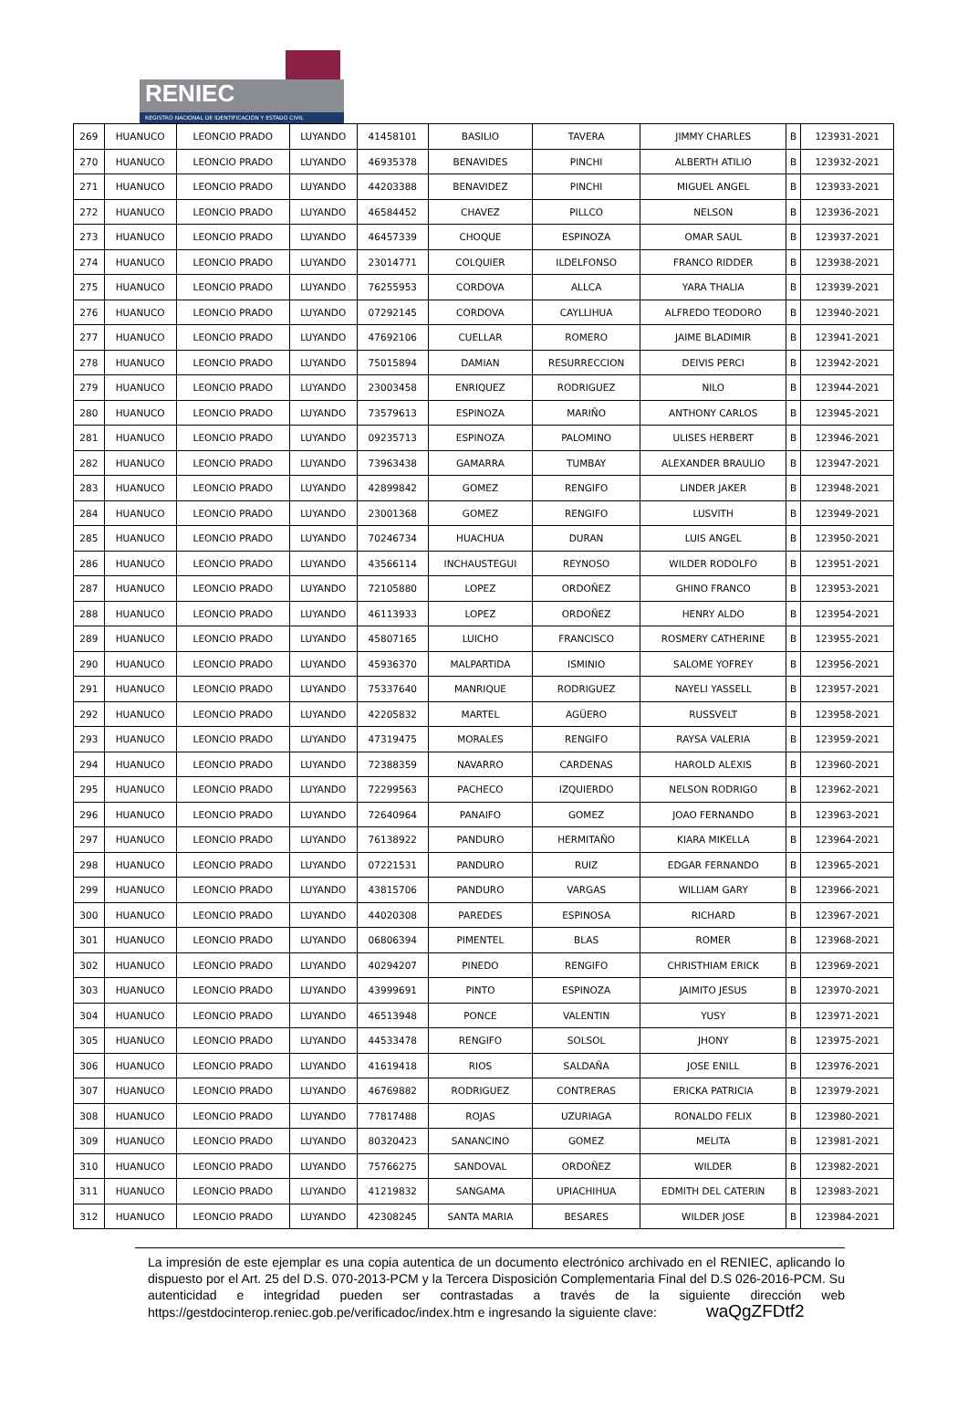RENIEC
REGISTRO NACIONAL DE IDENTIFICACIÓN Y ESTADO CIVIL
| 269 | HUANUCO | LEONCIO PRADO | LUYANDO | 41458101 | BASILIO | TAVERA | JIMMY CHARLES | B | 123931-2021 |
| 270 | HUANUCO | LEONCIO PRADO | LUYANDO | 46935378 | BENAVIDES | PINCHI | ALBERTH ATILIO | B | 123932-2021 |
| 271 | HUANUCO | LEONCIO PRADO | LUYANDO | 44203388 | BENAVIDEZ | PINCHI | MIGUEL ANGEL | B | 123933-2021 |
| 272 | HUANUCO | LEONCIO PRADO | LUYANDO | 46584452 | CHAVEZ | PILLCO | NELSON | B | 123936-2021 |
| 273 | HUANUCO | LEONCIO PRADO | LUYANDO | 46457339 | CHOQUE | ESPINOZA | OMAR SAUL | B | 123937-2021 |
| 274 | HUANUCO | LEONCIO PRADO | LUYANDO | 23014771 | COLQUIER | ILDELFONSO | FRANCO RIDDER | B | 123938-2021 |
| 275 | HUANUCO | LEONCIO PRADO | LUYANDO | 76255953 | CORDOVA | ALLCA | YARA THALIA | B | 123939-2021 |
| 276 | HUANUCO | LEONCIO PRADO | LUYANDO | 07292145 | CORDOVA | CAYLLIHUA | ALFREDO TEODORO | B | 123940-2021 |
| 277 | HUANUCO | LEONCIO PRADO | LUYANDO | 47692106 | CUELLAR | ROMERO | JAIME BLADIMIR | B | 123941-2021 |
| 278 | HUANUCO | LEONCIO PRADO | LUYANDO | 75015894 | DAMIAN | RESURRECCION | DEIVIS PERCI | B | 123942-2021 |
| 279 | HUANUCO | LEONCIO PRADO | LUYANDO | 23003458 | ENRIQUEZ | RODRIGUEZ | NILO | B | 123944-2021 |
| 280 | HUANUCO | LEONCIO PRADO | LUYANDO | 73579613 | ESPINOZA | MARIÑO | ANTHONY CARLOS | B | 123945-2021 |
| 281 | HUANUCO | LEONCIO PRADO | LUYANDO | 09235713 | ESPINOZA | PALOMINO | ULISES HERBERT | B | 123946-2021 |
| 282 | HUANUCO | LEONCIO PRADO | LUYANDO | 73963438 | GAMARRA | TUMBAY | ALEXANDER BRAULIO | B | 123947-2021 |
| 283 | HUANUCO | LEONCIO PRADO | LUYANDO | 42899842 | GOMEZ | RENGIFO | LINDER JAKER | B | 123948-2021 |
| 284 | HUANUCO | LEONCIO PRADO | LUYANDO | 23001368 | GOMEZ | RENGIFO | LUSVITH | B | 123949-2021 |
| 285 | HUANUCO | LEONCIO PRADO | LUYANDO | 70246734 | HUACHUA | DURAN | LUIS ANGEL | B | 123950-2021 |
| 286 | HUANUCO | LEONCIO PRADO | LUYANDO | 43566114 | INCHAUSTEGUI | REYNOSO | WILDER RODOLFO | B | 123951-2021 |
| 287 | HUANUCO | LEONCIO PRADO | LUYANDO | 72105880 | LOPEZ | ORDOÑEZ | GHINO FRANCO | B | 123953-2021 |
| 288 | HUANUCO | LEONCIO PRADO | LUYANDO | 46113933 | LOPEZ | ORDOÑEZ | HENRY ALDO | B | 123954-2021 |
| 289 | HUANUCO | LEONCIO PRADO | LUYANDO | 45807165 | LUICHO | FRANCISCO | ROSMERY CATHERINE | B | 123955-2021 |
| 290 | HUANUCO | LEONCIO PRADO | LUYANDO | 45936370 | MALPARTIDA | ISMINIO | SALOME YOFREY | B | 123956-2021 |
| 291 | HUANUCO | LEONCIO PRADO | LUYANDO | 75337640 | MANRIQUE | RODRIGUEZ | NAYELI YASSELL | B | 123957-2021 |
| 292 | HUANUCO | LEONCIO PRADO | LUYANDO | 42205832 | MARTEL | AGÜERO | RUSSVELT | B | 123958-2021 |
| 293 | HUANUCO | LEONCIO PRADO | LUYANDO | 47319475 | MORALES | RENGIFO | RAYSA VALERIA | B | 123959-2021 |
| 294 | HUANUCO | LEONCIO PRADO | LUYANDO | 72388359 | NAVARRO | CARDENAS | HAROLD ALEXIS | B | 123960-2021 |
| 295 | HUANUCO | LEONCIO PRADO | LUYANDO | 72299563 | PACHECO | IZQUIERDO | NELSON RODRIGO | B | 123962-2021 |
| 296 | HUANUCO | LEONCIO PRADO | LUYANDO | 72640964 | PANAIFO | GOMEZ | JOAO FERNANDO | B | 123963-2021 |
| 297 | HUANUCO | LEONCIO PRADO | LUYANDO | 76138922 | PANDURO | HERMITAÑO | KIARA MIKELLA | B | 123964-2021 |
| 298 | HUANUCO | LEONCIO PRADO | LUYANDO | 07221531 | PANDURO | RUIZ | EDGAR FERNANDO | B | 123965-2021 |
| 299 | HUANUCO | LEONCIO PRADO | LUYANDO | 43815706 | PANDURO | VARGAS | WILLIAM GARY | B | 123966-2021 |
| 300 | HUANUCO | LEONCIO PRADO | LUYANDO | 44020308 | PAREDES | ESPINOSA | RICHARD | B | 123967-2021 |
| 301 | HUANUCO | LEONCIO PRADO | LUYANDO | 06806394 | PIMENTEL | BLAS | ROMER | B | 123968-2021 |
| 302 | HUANUCO | LEONCIO PRADO | LUYANDO | 40294207 | PINEDO | RENGIFO | CHRISTHIAM ERICK | B | 123969-2021 |
| 303 | HUANUCO | LEONCIO PRADO | LUYANDO | 43999691 | PINTO | ESPINOZA | JAIMITO JESUS | B | 123970-2021 |
| 304 | HUANUCO | LEONCIO PRADO | LUYANDO | 46513948 | PONCE | VALENTIN | YUSY | B | 123971-2021 |
| 305 | HUANUCO | LEONCIO PRADO | LUYANDO | 44533478 | RENGIFO | SOLSOL | JHONY | B | 123975-2021 |
| 306 | HUANUCO | LEONCIO PRADO | LUYANDO | 41619418 | RIOS | SALDAÑA | JOSE ENILL | B | 123976-2021 |
| 307 | HUANUCO | LEONCIO PRADO | LUYANDO | 46769882 | RODRIGUEZ | CONTRERAS | ERICKA PATRICIA | B | 123979-2021 |
| 308 | HUANUCO | LEONCIO PRADO | LUYANDO | 77817488 | ROJAS | UZURIAGA | RONALDO FELIX | B | 123980-2021 |
| 309 | HUANUCO | LEONCIO PRADO | LUYANDO | 80320423 | SANANCINO | GOMEZ | MELITA | B | 123981-2021 |
| 310 | HUANUCO | LEONCIO PRADO | LUYANDO | 75766275 | SANDOVAL | ORDOÑEZ | WILDER | B | 123982-2021 |
| 311 | HUANUCO | LEONCIO PRADO | LUYANDO | 41219832 | SANGAMA | UPIACHIHUA | EDMITH DEL CATERIN | B | 123983-2021 |
| 312 | HUANUCO | LEONCIO PRADO | LUYANDO | 42308245 | SANTA MARIA | BESARES | WILDER JOSE | B | 123984-2021 |
La impresión de este ejemplar es una copia autentica de un documento electrónico archivado en el RENIEC, aplicando lo dispuesto por el Art. 25 del D.S. 070-2013-PCM y la Tercera Disposición Complementaria Final del D.S 026-2016-PCM. Su autenticidad e integridad pueden ser contrastadas a través de la siguiente dirección web https://gestdocinterop.reniec.gob.pe/verificadoc/index.htm e ingresando la siguiente clave: waQgZFDtf2